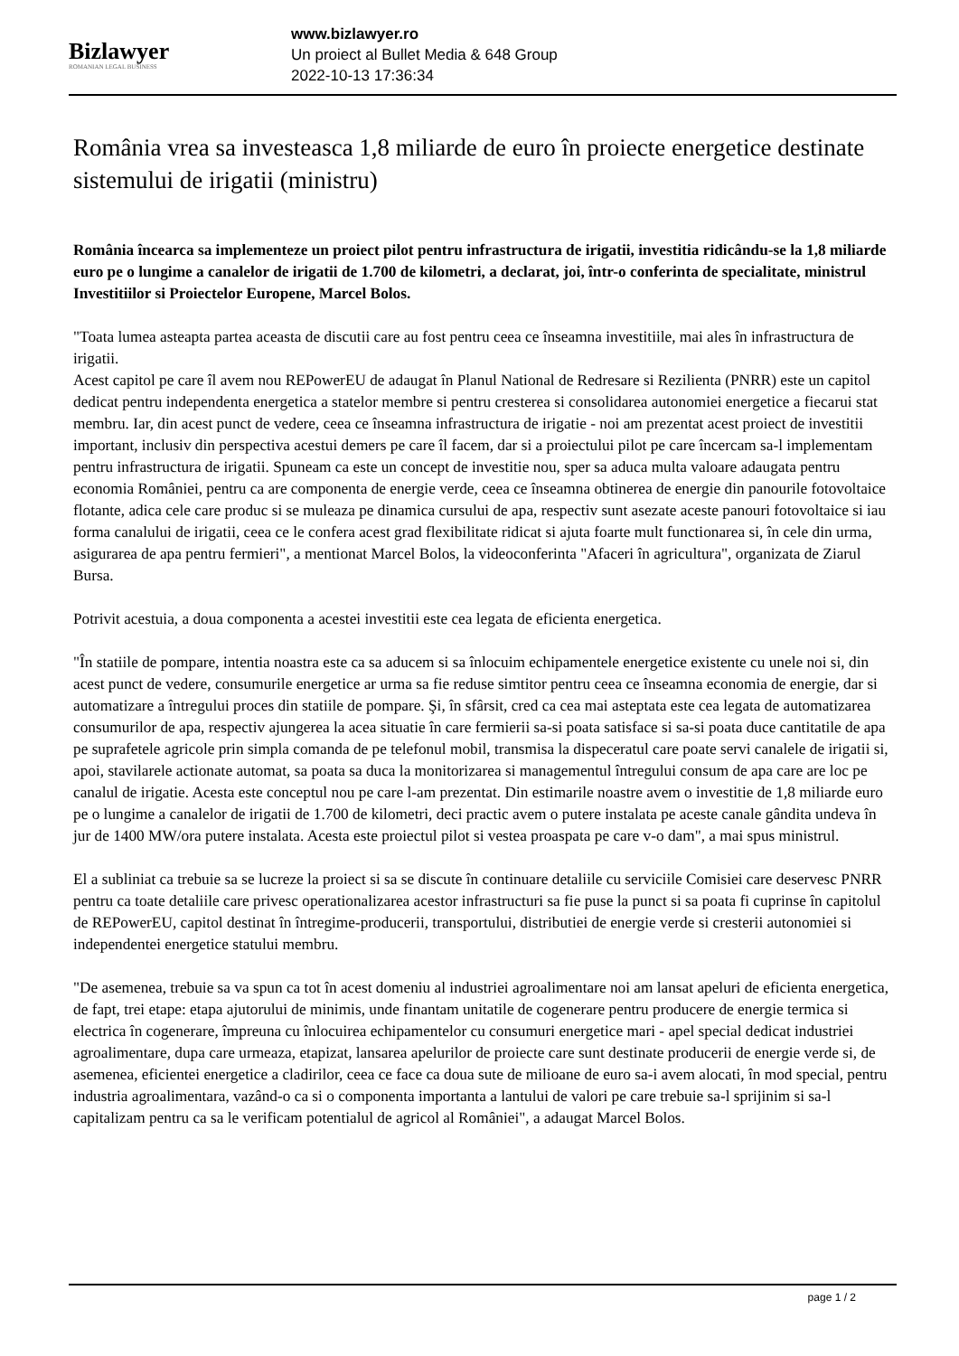Bizlawyer
ROMANIAN LEGAL BUSINESS
www.bizlawyer.ro
Un proiect al Bullet Media & 648 Group
2022-10-13 17:36:34
România vrea sa investeasca 1,8 miliarde de euro în proiecte energetice destinate sistemului de irigatii (ministru)
România încearca sa implementeze un proiect pilot pentru infrastructura de irigatii, investitia ridicându-se la 1,8 miliarde euro pe o lungime a canalelor de irigatii de 1.700 de kilometri, a declarat, joi, într-o conferinta de specialitate, ministrul Investitiilor si Proiectelor Europene, Marcel Bolos.
"Toata lumea asteapta partea aceasta de discutii care au fost pentru ceea ce înseamna investitiile, mai ales în infrastructura de irigatii.
Acest capitol pe care îl avem nou REPowerEU de adaugat în Planul National de Redresare si Rezilienta (PNRR) este un capitol dedicat pentru independenta energetica a statelor membre si pentru cresterea si consolidarea autonomiei energetice a fiecarui stat membru. Iar, din acest punct de vedere, ceea ce înseamna infrastructura de irigatie - noi am prezentat acest proiect de investitii important, inclusiv din perspectiva acestui demers pe care îl facem, dar si a proiectului pilot pe care încercam sa-l implementam pentru infrastructura de irigatii. Spuneam ca este un concept de investitie nou, sper sa aduca multa valoare adaugata pentru economia României, pentru ca are componenta de energie verde, ceea ce înseamna obtinerea de energie din panourile fotovoltaice flotante, adica cele care produc si se muleaza pe dinamica cursului de apa, respectiv sunt asezate aceste panouri fotovoltaice si iau forma canalului de irigatii, ceea ce le confera acest grad flexibilitate ridicat si ajuta foarte mult functionarea si, în cele din urma, asigurarea de apa pentru fermieri", a mentionat Marcel Bolos, la videoconferinta "Afaceri în agricultura", organizata de Ziarul Bursa.
Potrivit acestuia, a doua componenta a acestei investitii este cea legata de eficienta energetica.
"În statiile de pompare, intentia noastra este ca sa aducem si sa înlocuim echipamentele energetice existente cu unele noi si, din acest punct de vedere, consumurile energetice ar urma sa fie reduse simtitor pentru ceea ce înseamna economia de energie, dar si automatizare a întregului proces din statiile de pompare. Şi, în sfârsit, cred ca cea mai asteptata este cea legata de automatizarea consumurilor de apa, respectiv ajungerea la acea situatie în care fermierii sa-si poata satisface si sa-si poata duce cantitatile de apa pe suprafetele agricole prin simpla comanda de pe telefonul mobil, transmisa la dispeceratul care poate servi canalele de irigatii si, apoi, stavilarele actionate automat, sa poata sa duca la monitorizarea si managementul întregului consum de apa care are loc pe canalul de irigatie. Acesta este conceptul nou pe care l-am prezentat. Din estimarile noastre avem o investitie de 1,8 miliarde euro pe o lungime a canalelor de irigatii de 1.700 de kilometri, deci practic avem o putere instalata pe aceste canale gândita undeva în jur de 1400 MW/ora putere instalata. Acesta este proiectul pilot si vestea proaspata pe care v-o dam", a mai spus ministrul.
El a subliniat ca trebuie sa se lucreze la proiect si sa se discute în continuare detaliile cu serviciile Comisiei care deservesc PNRR pentru ca toate detaliile care privesc operationalizarea acestor infrastructuri sa fie puse la punct si sa poata fi cuprinse în capitolul de REPowerEU, capitol destinat în întregime-producerii, transportului, distributiei de energie verde si cresterii autonomiei si independentei energetice statului membru.
"De asemenea, trebuie sa va spun ca tot în acest domeniu al industriei agroalimentare noi am lansat apeluri de eficienta energetica, de fapt, trei etape: etapa ajutorului de minimis, unde finantam unitatile de cogenerare pentru producere de energie termica si electrica în cogenerare, împreuna cu înlocuirea echipamentelor cu consumuri energetice mari - apel special dedicat industriei agroalimentare, dupa care urmeaza, etapizat, lansarea apelurilor de proiecte care sunt destinate producerii de energie verde si, de asemenea, eficientei energetice a cladirilor, ceea ce face ca doua sute de milioane de euro sa-i avem alocati, în mod special, pentru industria agroalimentara, vazând-o ca si o componenta importanta a lantului de valori pe care trebuie sa-l sprijinim si sa-l capitalizam pentru ca sa le verificam potentialul de agricol al României", a adaugat Marcel Bolos.
page 1 / 2